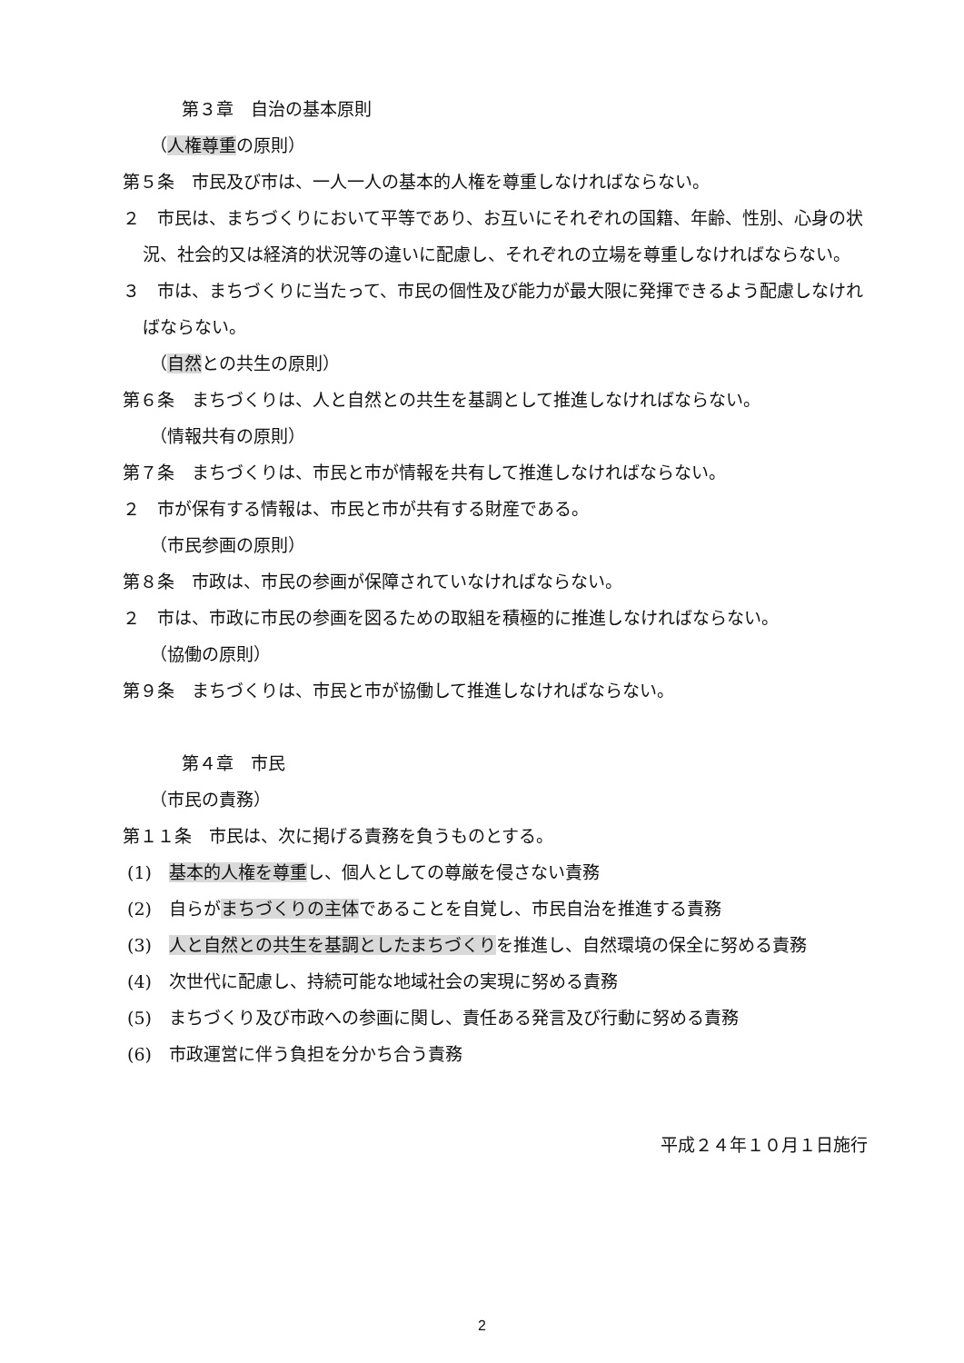第３章　自治の基本原則
（人権尊重の原則）
第５条　市民及び市は、一人一人の基本的人権を尊重しなければならない。
２　市民は、まちづくりにおいて平等であり、お互いにそれぞれの国籍、年齢、性別、心身の状況、社会的又は経済的状況等の違いに配慮し、それぞれの立場を尊重しなければならない。
３　市は、まちづくりに当たって、市民の個性及び能力が最大限に発揮できるよう配慮しなければならない。
（自然との共生の原則）
第６条　まちづくりは、人と自然との共生を基調として推進しなければならない。
（情報共有の原則）
第７条　まちづくりは、市民と市が情報を共有して推進しなければならない。
２　市が保有する情報は、市民と市が共有する財産である。
（市民参画の原則）
第８条　市政は、市民の参画が保障されていなければならない。
２　市は、市政に市民の参画を図るための取組を積極的に推進しなければならない。
（協働の原則）
第９条　まちづくりは、市民と市が協働して推進しなければならない。
第４章　市民
（市民の責務）
第１１条　市民は、次に掲げる責務を負うものとする。
(1)　基本的人権を尊重し、個人としての尊厳を侵さない責務
(2)　自らがまちづくりの主体であることを自覚し、市民自治を推進する責務
(3)　人と自然との共生を基調としたまちづくりを推進し、自然環境の保全に努める責務
(4)　次世代に配慮し、持続可能な地域社会の実現に努める責務
(5)　まちづくり及び市政への参画に関し、責任ある発言及び行動に努める責務
(6)　市政運営に伴う負担を分かち合う責務
平成２４年１０月１日施行
2